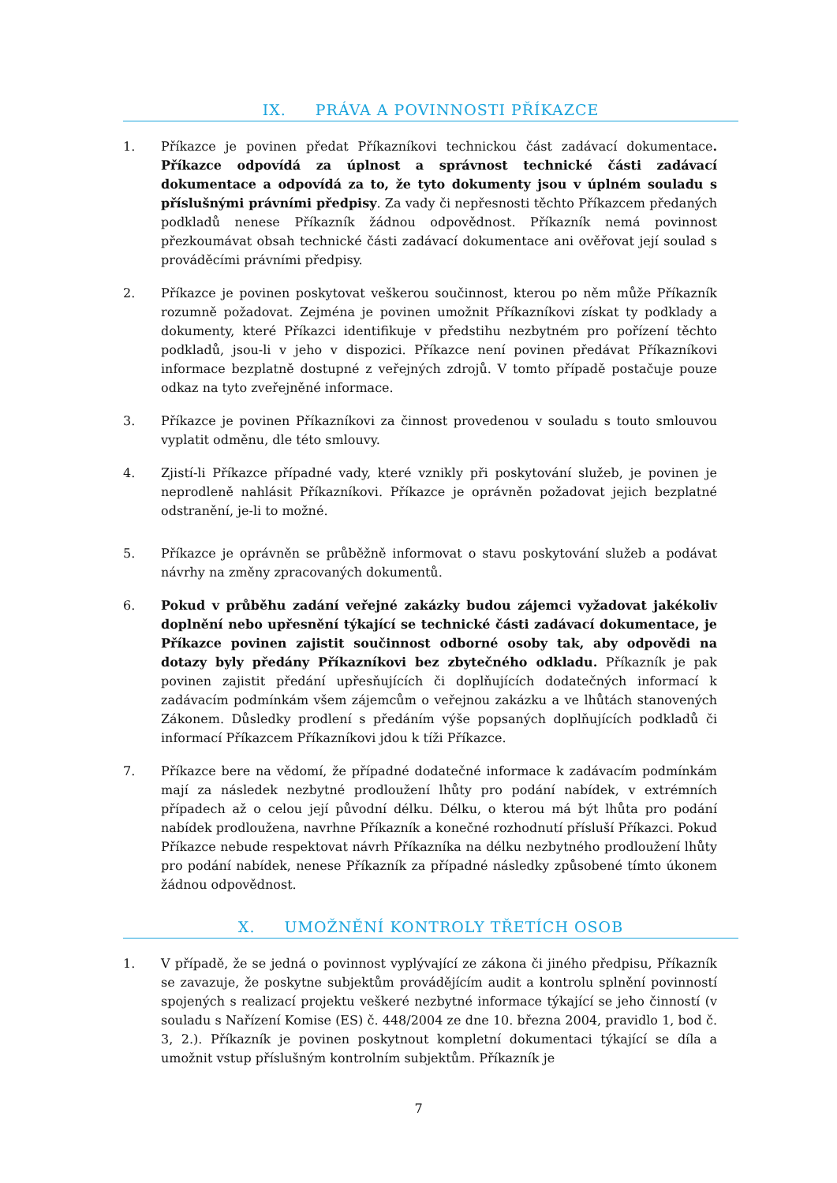IX. PRÁVA A POVINNOSTI PŘÍKAZCE
1. Příkazce je povinen předat Příkazníkovi technickou část zadávací dokumentace. Příkazce odpovídá za úplnost a správnost technické části zadávací dokumentace a odpovídá za to, že tyto dokumenty jsou v úplném souladu s příslušnými právními předpisy. Za vady či nepřesnosti těchto Příkazcem předaných podkladů nenese Příkazník žádnou odpovědnost. Příkazník nemá povinnost přezkoumávat obsah technické části zadávací dokumentace ani ověřovat její soulad s prováděcími právními předpisy.
2. Příkazce je povinen poskytovat veškerou součinnost, kterou po něm může Příkazník rozumně požadovat. Zejména je povinen umožnit Příkazníkovi získat ty podklady a dokumenty, které Příkazci identifikuje v předstihu nezbytném pro pořízení těchto podkladů, jsou-li v jeho v dispozici. Příkazce není povinen předávat Příkazníkovi informace bezplatně dostupné z veřejných zdrojů. V tomto případě postačuje pouze odkaz na tyto zveřejněné informace.
3. Příkazce je povinen Příkazníkovi za činnost provedenou v souladu s touto smlouvou vyplatit odměnu, dle této smlouvy.
4. Zjistí-li Příkazce případné vady, které vznikly při poskytování služeb, je povinen je neprodleně nahlásit Příkazníkovi. Příkazce je oprávněn požadovat jejich bezplatné odstranění, je-li to možné.
5. Příkazce je oprávněn se průběžně informovat o stavu poskytování služeb a podávat návrhy na změny zpracovaných dokumentů.
6. Pokud v průběhu zadání veřejné zakázky budou zájemci vyžadovat jakékoliv doplnění nebo upřesnění týkající se technické části zadávací dokumentace, je Příkazce povinen zajistit součinnost odborné osoby tak, aby odpovědi na dotazy byly předány Příkazníkovi bez zbytečného odkladu. Příkazník je pak povinen zajistit předání upřesňujících či doplňujících dodatečných informací k zadávacím podmínkám všem zájemcům o veřejnou zakázku a ve lhůtách stanovených Zákonem. Důsledky prodlení s předáním výše popsaných doplňujících podkladů či informací Příkazcem Příkazníkovi jdou k tíži Příkazce.
7. Příkazce bere na vědomí, že případné dodatečné informace k zadávacím podmínkám mají za následek nezbytné prodloužení lhůty pro podání nabídek, v extrémních případech až o celou její původní délku. Délku, o kterou má být lhůta pro podání nabídek prodloužena, navrhne Příkazník a konečné rozhodnutí přísluší Příkazci. Pokud Příkazce nebude respektovat návrh Příkazníka na délku nezbytného prodloužení lhůty pro podání nabídek, nenese Příkazník za případné následky způsobené tímto úkonem žádnou odpovědnost.
X. UMOŽNĚNÍ KONTROLY TŘETÍCH OSOB
1. V případě, že se jedná o povinnost vyplývající ze zákona či jiného předpisu, Příkazník se zavazuje, že poskytne subjektům provádějícím audit a kontrolu splnění povinností spojených s realizací projektu veškeré nezbytné informace týkající se jeho činností (v souladu s Nařízení Komise (ES) č. 448/2004 ze dne 10. března 2004, pravidlo 1, bod č. 3, 2.). Příkazník je povinen poskytnout kompletní dokumentaci týkající se díla a umožnit vstup příslušným kontrolním subjektům. Příkazník je
7